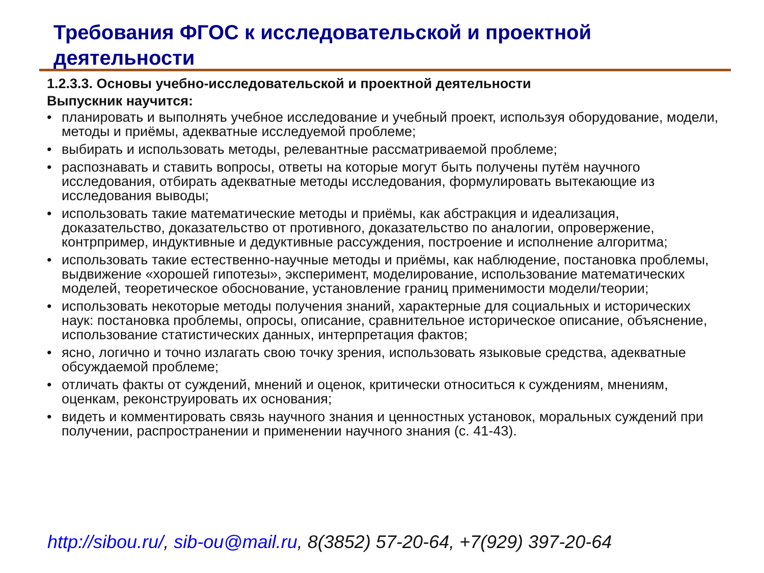Требования ФГОС к исследовательской и проектной деятельности
1.2.3.3. Основы учебно-исследовательской и проектной деятельности
Выпускник научится:
• планировать и выполнять учебное исследование и учебный проект, используя оборудование, модели, методы и приёмы, адекватные исследуемой проблеме;
• выбирать и использовать методы, релевантные рассматриваемой проблеме;
• распознавать и ставить вопросы, ответы на которые могут быть получены путём научного исследования, отбирать адекватные методы исследования, формулировать вытекающие из исследования выводы;
• использовать такие математические методы и приёмы, как абстракция и идеализация, доказательство, доказательство от противного, доказательство по аналогии, опровержение, контрпример, индуктивные и дедуктивные рассуждения, построение и исполнение алгоритма;
• использовать такие естественно-научные методы и приёмы, как наблюдение, постановка проблемы, выдвижение «хорошей гипотезы», эксперимент, моделирование, использование математических моделей, теоретическое обоснование, установление границ применимости модели/теории;
• использовать некоторые методы получения знаний, характерные для социальных и исторических наук: постановка проблемы, опросы, описание, сравнительное историческое описание, объяснение, использование статистических данных, интерпретация фактов;
• ясно, логично и точно излагать свою точку зрения, использовать языковые средства, адекватные обсуждаемой проблеме;
• отличать факты от суждений, мнений и оценок, критически относиться к суждениям, мнениям, оценкам, реконструировать их основания;
• видеть и комментировать связь научного знания и ценностных установок, моральных суждений при получении, распространении и применении научного знания (с. 41-43).
http://sibou.ru/, sib-ou@mail.ru, 8(3852) 57-20-64, +7(929) 397-20-64